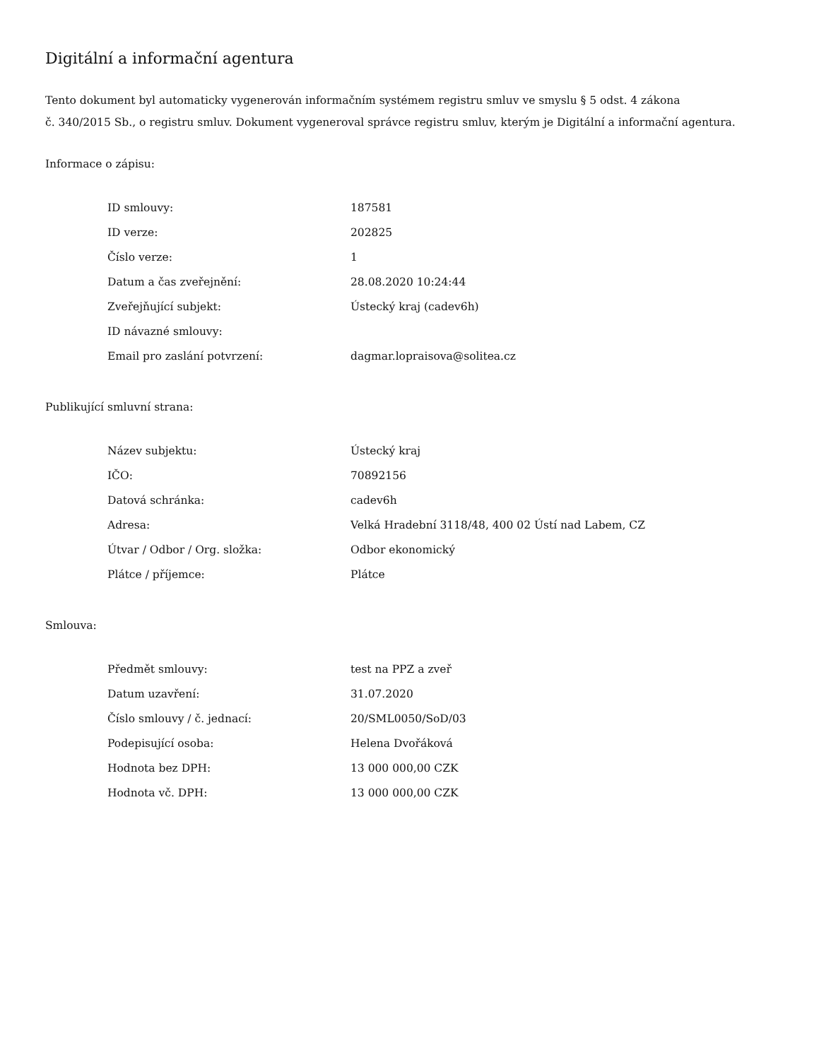Digitální a informační agentura
Tento dokument byl automaticky vygenerován informačním systémem registru smluv ve smyslu § 5 odst. 4 zákona
č. 340/2015 Sb., o registru smluv. Dokument vygeneroval správce registru smluv, kterým je Digitální a informační agentura.
Informace o zápisu:
| ID smlouvy: | 187581 |
| ID verze: | 202825 |
| Číslo verze: | 1 |
| Datum a čas zveřejnění: | 28.08.2020 10:24:44 |
| Zveřejňující subjekt: | Ústecký kraj (cadev6h) |
| ID návazné smlouvy: | |
| Email pro zaslání potvrzení: | dagmar.lopraisova@solitea.cz |
Publikující smluvní strana:
| Název subjektu: | Ústecký kraj |
| IČO: | 70892156 |
| Datová schránka: | cadev6h |
| Adresa: | Velká Hradební 3118/48, 400 02 Ústí nad Labem, CZ |
| Útvar / Odbor / Org. složka: | Odbor ekonomický |
| Plátce / příjemce: | Plátce |
Smlouva:
| Předmět smlouvy: | test na PPZ a zveř |
| Datum uzavření: | 31.07.2020 |
| Číslo smlouvy / č. jednací: | 20/SML0050/SoD/03 |
| Podepisující osoba: | Helena Dvořáková |
| Hodnota bez DPH: | 13 000 000,00 CZK |
| Hodnota vč. DPH: | 13 000 000,00 CZK |